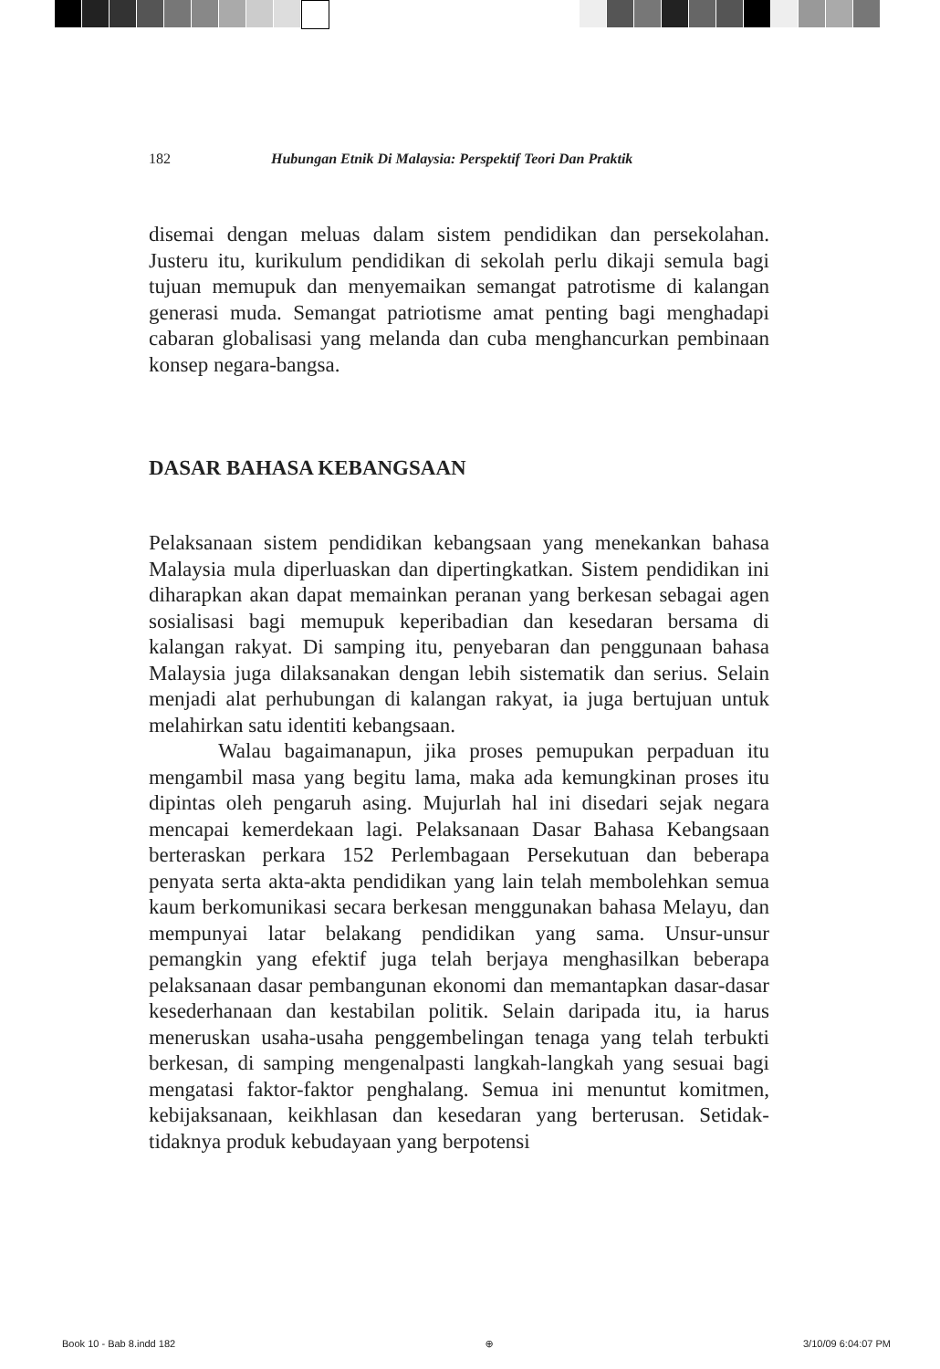182 Hubungan Etnik Di Malaysia: Perspektif Teori Dan Praktik
disemai dengan meluas dalam sistem pendidikan dan persekolahan. Justeru itu, kurikulum pendidikan di sekolah perlu dikaji semula bagi tujuan memupuk dan menyemaikan semangat patrotisme di kalangan generasi muda. Semangat patriotisme amat penting bagi menghadapi cabaran globalisasi yang melanda dan cuba menghancurkan pembinaan konsep negara-bangsa.
DASAR BAHASA KEBANGSAAN
Pelaksanaan sistem pendidikan kebangsaan yang menekankan bahasa Malaysia mula diperluaskan dan dipertingkatkan. Sistem pendidikan ini diharapkan akan dapat memainkan peranan yang berkesan sebagai agen sosialisasi bagi memupuk keperibadian dan kesedaran bersama di kalangan rakyat. Di samping itu, penyebaran dan penggunaan bahasa Malaysia juga dilaksanakan dengan lebih sistematik dan serius. Selain menjadi alat perhubungan di kalangan rakyat, ia juga bertujuan untuk melahirkan satu identiti kebangsaan.
Walau bagaimanapun, jika proses pemupukan perpaduan itu mengambil masa yang begitu lama, maka ada kemungkinan proses itu dipintas oleh pengaruh asing. Mujurlah hal ini disedari sejak negara mencapai kemerdekaan lagi. Pelaksanaan Dasar Bahasa Kebangsaan berteraskan perkara 152 Perlembagaan Persekutuan dan beberapa penyata serta akta-akta pendidikan yang lain telah membolehkan semua kaum berkomunikasi secara berkesan menggunakan bahasa Melayu, dan mempunyai latar belakang pendidikan yang sama. Unsur-unsur pemangkin yang efektif juga telah berjaya menghasilkan beberapa pelaksanaan dasar pembangunan ekonomi dan memantapkan dasar-dasar kesederhanaan dan kestabilan politik. Selain daripada itu, ia harus meneruskan usaha-usaha penggembelingan tenaga yang telah terbukti berkesan, di samping mengenalpasti langkah-langkah yang sesuai bagi mengatasi faktor-faktor penghalang. Semua ini menuntut komitmen, kebijaksanaan, keikhlasan dan kesedaran yang berterusan. Setidak-tidaknya produk kebudayaan yang berpotensi
Book 10 - Bab 8.indd 182 ⊕ 3/10/09 6:04:07 PM